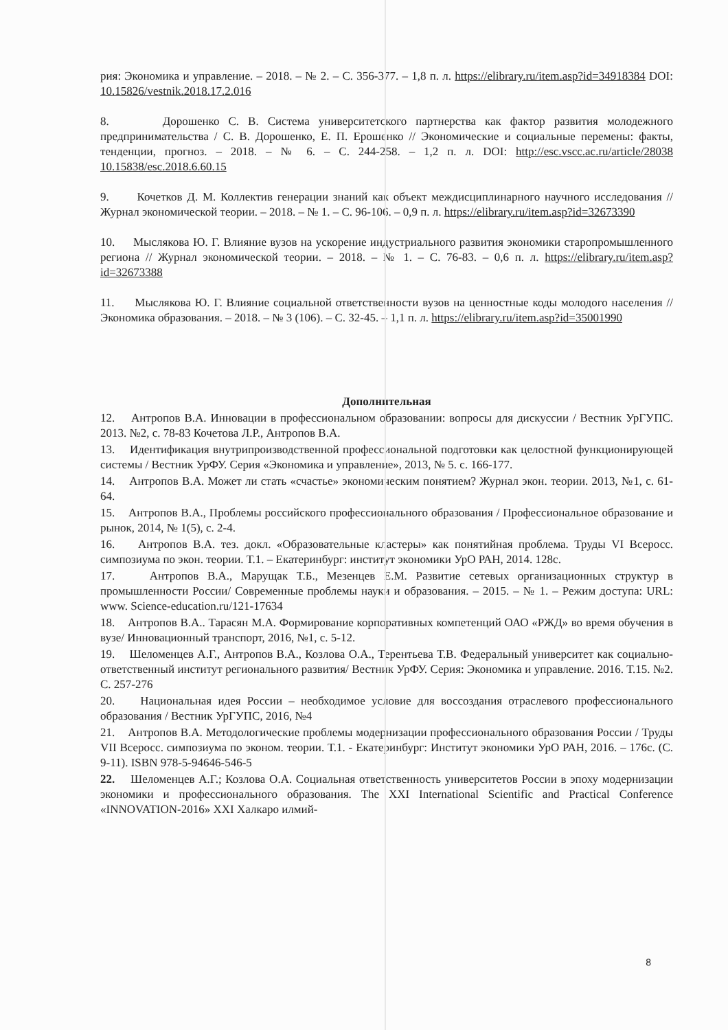рия: Экономика и управление. – 2018. – № 2. – С. 356-377. – 1,8 п. л. https://elibrary.ru/item.asp?id=34918384 DOI: 10.15826/vestnik.2018.17.2.016
8. Дорошенко С. В. Система университетского партнерства как фактор развития молодежного предпринимательства / С. В. Дорошенко, Е. П. Ерошенко // Экономические и социальные перемены: факты, тенденции, прогноз. – 2018. – № 6. – С. 244-258. – 1,2 п. л. DOI: http://esc.vscc.ac.ru/article/28038 10.15838/esc.2018.6.60.15
9. Кочетков Д. М. Коллектив генерации знаний как объект междисциплинарного научного исследования // Журнал экономической теории. – 2018. – № 1. – С. 96-106. – 0,9 п. л. https://elibrary.ru/item.asp?id=32673390
10. Мыслякова Ю. Г. Влияние вузов на ускорение индустриального развития экономики старопромышленного региона // Журнал экономической теории. – 2018. – № 1. – С. 76-83. – 0,6 п. л. https://elibrary.ru/item.asp?id=32673388
11. Мыслякова Ю. Г. Влияние социальной ответственности вузов на ценностные коды молодого населения // Экономика образования. – 2018. – № 3 (106). – С. 32-45. – 1,1 п. л. https://elibrary.ru/item.asp?id=35001990
Дополнительная
12. Антропов В.А. Инновации в профессиональном образовании: вопросы для дискуссии / Вестник УрГУПС. 2013. №2, с. 78-83 Кочетова Л.Р., Антропов В.А.
13. Идентификация внутрипроизводственной профессиональной подготовки как целостной функционирующей системы / Вестник УрФУ. Серия «Экономика и управление», 2013, № 5. с. 166-177.
14. Антропов В.А. Может ли стать «счастье» экономическим понятием? Журнал экон. теории. 2013, №1, с. 61-64.
15. Антропов В.А., Проблемы российского профессионального образования / Профессиональное образование и рынок, 2014, № 1(5), с. 2-4.
16. Антропов В.А. тез. докл. «Образовательные кластеры» как понятийная проблема. Труды VI Всеросс. симпозиума по экон. теории. Т.1. – Екатеринбург: институт экономики УрО РАН, 2014. 128с.
17. Антропов В.А., Марущак Т.Б., Мезенцев Е.М. Развитие сетевых организационных структур в промышленности России/ Современные проблемы науки и образования. – 2015. – № 1. – Режим доступа: URL: www. Science-education.ru/121-17634
18. Антропов В.А.. Тарасян М.А. Формирование корпоративных компетенций ОАО «РЖД» во время обучения в вузе/ Инновационный транспорт, 2016, №1, с. 5-12.
19. Шеломенцев А.Г., Антропов В.А., Козлова О.А., Терентьева Т.В. Федеральный университет как социально-ответственный институт регионального развития/ Вестник УрФУ. Серия: Экономика и управление. 2016. Т.15. №2. С. 257-276
20. Национальная идея России – необходимое условие для воссоздания отраслевого профессионального образования / Вестник УрГУПС, 2016, №4
21. Антропов В.А. Методологические проблемы модернизации профессионального образования России / Труды VII Всеросс. симпозиума по эконом. теории. Т.1. - Екатеринбург: Институт экономики УрО РАН, 2016. – 176с. (С. 9-11). ISBN 978-5-94646-546-5
22. Шеломенцев А.Г.; Козлова О.А. Социальная ответственность университетов России в эпоху модернизации экономики и профессионального образования. The XXI International Scientific and Practical Conference «INNOVATION-2016» XXI Халкаро илмий-
8